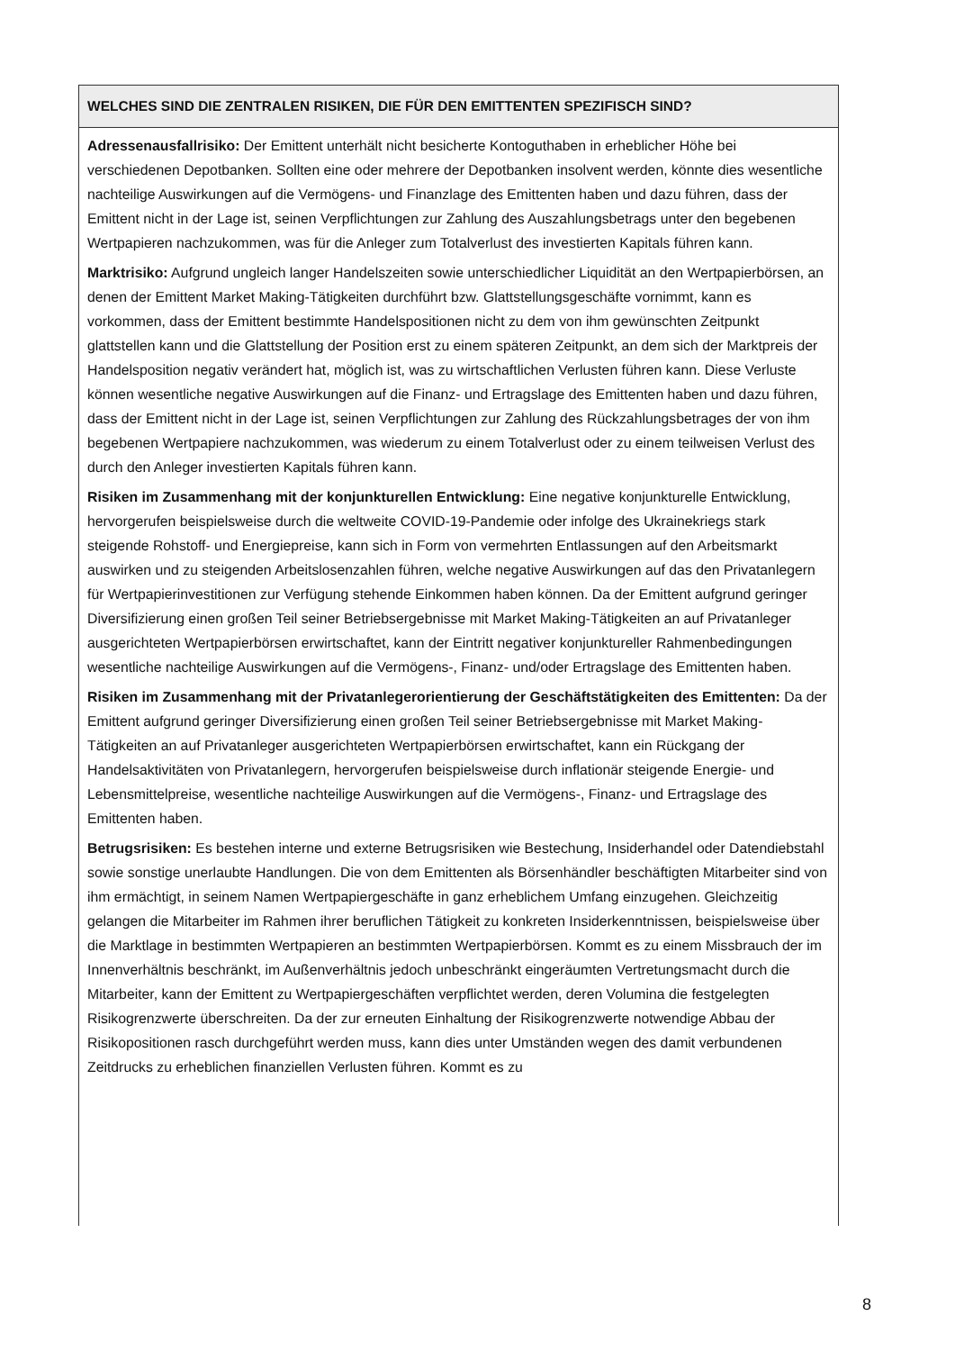WELCHES SIND DIE ZENTRALEN RISIKEN, DIE FÜR DEN EMITTENTEN SPEZIFISCH SIND?
Adressenausfallrisiko: Der Emittent unterhält nicht besicherte Kontoguthaben in erheblicher Höhe bei verschiedenen Depotbanken. Sollten eine oder mehrere der Depotbanken insolvent werden, könnte dies wesentliche nachteilige Auswirkungen auf die Vermögens- und Finanzlage des Emittenten haben und dazu führen, dass der Emittent nicht in der Lage ist, seinen Verpflichtungen zur Zahlung des Auszahlungsbetrags unter den begebenen Wertpapieren nachzukommen, was für die Anleger zum Totalverlust des investierten Kapitals führen kann.
Marktrisiko: Aufgrund ungleich langer Handelszeiten sowie unterschiedlicher Liquidität an den Wertpapierbörsen, an denen der Emittent Market Making-Tätigkeiten durchführt bzw. Glattstellungsgeschäfte vornimmt, kann es vorkommen, dass der Emittent bestimmte Handelspositionen nicht zu dem von ihm gewünschten Zeitpunkt glattstellen kann und die Glattstellung der Position erst zu einem späteren Zeitpunkt, an dem sich der Marktpreis der Handelsposition negativ verändert hat, möglich ist, was zu wirtschaftlichen Verlusten führen kann. Diese Verluste können wesentliche negative Auswirkungen auf die Finanz- und Ertragslage des Emittenten haben und dazu führen, dass der Emittent nicht in der Lage ist, seinen Verpflichtungen zur Zahlung des Rückzahlungsbetrages der von ihm begebenen Wertpapiere nachzukommen, was wiederum zu einem Totalverlust oder zu einem teilweisen Verlust des durch den Anleger investierten Kapitals führen kann.
Risiken im Zusammenhang mit der konjunkturellen Entwicklung: Eine negative konjunkturelle Entwicklung, hervorgerufen beispielsweise durch die weltweite COVID-19-Pandemie oder infolge des Ukrainekriegs stark steigende Rohstoff- und Energiepreise, kann sich in Form von vermehrten Entlassungen auf den Arbeitsmarkt auswirken und zu steigenden Arbeitslosenzahlen führen, welche negative Auswirkungen auf das den Privatanlegern für Wertpapierinvestitionen zur Verfügung stehende Einkommen haben können. Da der Emittent aufgrund geringer Diversifizierung einen großen Teil seiner Betriebsergebnisse mit Market Making-Tätigkeiten an auf Privatanleger ausgerichteten Wertpapierbörsen erwirtschaftet, kann der Eintritt negativer konjunktureller Rahmenbedingungen wesentliche nachteilige Auswirkungen auf die Vermögens-, Finanz- und/oder Ertragslage des Emittenten haben.
Risiken im Zusammenhang mit der Privatanlegerorientierung der Geschäftstätigkeiten des Emittenten: Da der Emittent aufgrund geringer Diversifizierung einen großen Teil seiner Betriebsergebnisse mit Market Making-Tätigkeiten an auf Privatanleger ausgerichteten Wertpapierbörsen erwirtschaftet, kann ein Rückgang der Handelsaktivitäten von Privatanlegern, hervorgerufen beispielsweise durch inflationär steigende Energie- und Lebensmittelpreise, wesentliche nachteilige Auswirkungen auf die Vermögens-, Finanz- und Ertragslage des Emittenten haben.
Betrugsrisiken: Es bestehen interne und externe Betrugsrisiken wie Bestechung, Insiderhandel oder Datendiebstahl sowie sonstige unerlaubte Handlungen. Die von dem Emittenten als Börsenhändler beschäftigten Mitarbeiter sind von ihm ermächtigt, in seinem Namen Wertpapiergeschäfte in ganz erheblichem Umfang einzugehen. Gleichzeitig gelangen die Mitarbeiter im Rahmen ihrer beruflichen Tätigkeit zu konkreten Insiderkenntnissen, beispielsweise über die Marktlage in bestimmten Wertpapieren an bestimmten Wertpapierbörsen. Kommt es zu einem Missbrauch der im Innenverhältnis beschränkt, im Außenverhältnis jedoch unbeschränkt eingeräumten Vertretungsmacht durch die Mitarbeiter, kann der Emittent zu Wertpapiergeschäften verpflichtet werden, deren Volumina die festgelegten Risikogrenzwerte überschreiten. Da der zur erneuten Einhaltung der Risikogrenzwerte notwendige Abbau der Risikopositionen rasch durchgeführt werden muss, kann dies unter Umständen wegen des damit verbundenen Zeitdrucks zu erheblichen finanziellen Verlusten führen. Kommt es zu
8